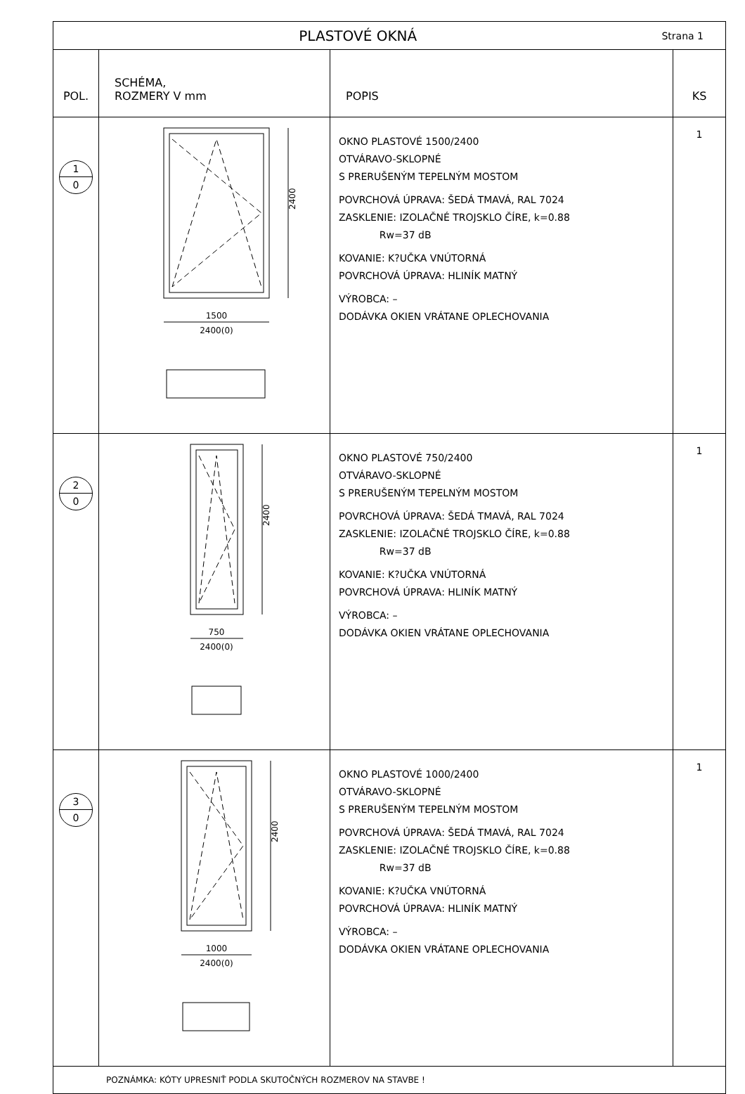| PLASTOVÉ OKNÁ Strana 1 | | | |
| POL. | SCHÉMA, ROZMERY V mm | POPIS | KS |
| 1 0 | 2400 1500 2400(0) | OKNO PLASTOVÉ 1500/2400 OTVÁRAVO-SKLOPNÉ S PRERUŠENÝM TEPELNÝM MOSTOM POVRCHOVÁ ÚPRAVA: ŠEDÁ TMAVÁ, RAL 7024 ZASKLENIE: IZOLAČNÉ TROJSKLO ČÍRE, k=0.88 Rw=37 dB KOVANIE: K?UČKA VNÚTORNÁ POVRCHOVÁ ÚPRAVA: HLINÍK MATNÝ VÝROBCA: – DODÁVKA OKIEN VRÁTANE OPLECHOVANIA | 1 |
| 2 0 | 2400 750 2400(0) | OKNO PLASTOVÉ 750/2400 OTVÁRAVO-SKLOPNÉ S PRERUŠENÝM TEPELNÝM MOSTOM POVRCHOVÁ ÚPRAVA: ŠEDÁ TMAVÁ, RAL 7024 ZASKLENIE: IZOLAČNÉ TROJSKLO ČÍRE, k=0.88 Rw=37 dB KOVANIE: K?UČKA VNÚTORNÁ POVRCHOVÁ ÚPRAVA: HLINÍK MATNÝ VÝROBCA: – DODÁVKA OKIEN VRÁTANE OPLECHOVANIA | 1 |
| 3 0 | 2400 1000 2400(0) | OKNO PLASTOVÉ 1000/2400 OTVÁRAVO-SKLOPNÉ S PRERUŠENÝM TEPELNÝM MOSTOM POVRCHOVÁ ÚPRAVA: ŠEDÁ TMAVÁ, RAL 7024 ZASKLENIE: IZOLAČNÉ TROJSKLO ČÍRE, k=0.88 Rw=37 dB KOVANIE: K?UČKA VNÚTORNÁ POVRCHOVÁ ÚPRAVA: HLINÍK MATNÝ VÝROBCA: – DODÁVKA OKIEN VRÁTANE OPLECHOVANIA | 1 |
| POZNÁMKA: KÓTY UPRESNIŤ PODLA SKUTOČNÝCH ROZMEROV NA STAVBE ! | | | |